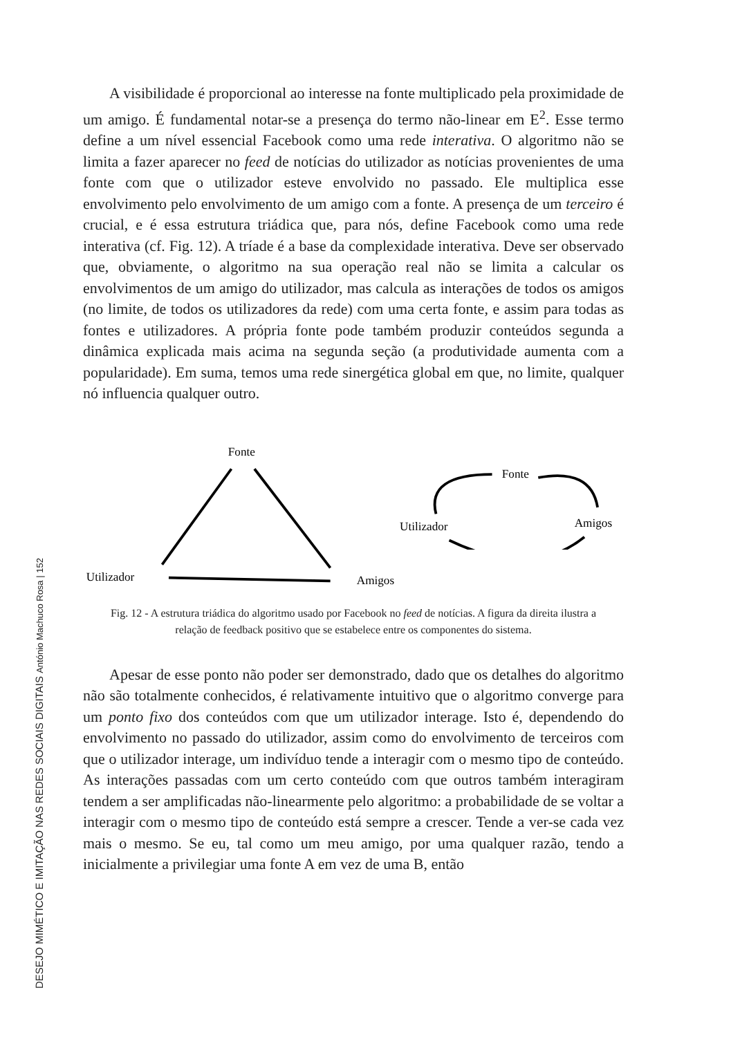DESEJO MIMÉTICO E IMITAÇÃO NAS REDES SOCIAIS DIGITAIS António Machuco Rosa | 152
A visibilidade é proporcional ao interesse na fonte multiplicado pela proximidade de um amigo. É fundamental notar-se a presença do termo não-linear em E<sup>2</sup>. Esse termo define a um nível essencial Facebook como uma rede interativa. O algoritmo não se limita a fazer aparecer no feed de notícias do utilizador as notícias provenientes de uma fonte com que o utilizador esteve envolvido no passado. Ele multiplica esse envolvimento pelo envolvimento de um amigo com a fonte. A presença de um terceiro é crucial, e é essa estrutura triádica que, para nós, define Facebook como uma rede interativa (cf. Fig. 12). A tríade é a base da complexidade interativa. Deve ser observado que, obviamente, o algoritmo na sua operação real não se limita a calcular os envolvimentos de um amigo do utilizador, mas calcula as interações de todos os amigos (no limite, de todos os utilizadores da rede) com uma certa fonte, e assim para todas as fontes e utilizadores. A própria fonte pode também produzir conteúdos segunda a dinâmica explicada mais acima na segunda seção (a produtividade aumenta com a popularidade). Em suma, temos uma rede sinergética global em que, no limite, qualquer nó influencia qualquer outro.
Fonte
Utilizador
Amigos
Fonte
Utilizador
Amigos
Fig. 12 - A estrutura triádica do algoritmo usado por Facebook no feed de notícias. A figura da direita ilustra a relação de feedback positivo que se estabelece entre os componentes do sistema.
Apesar de esse ponto não poder ser demonstrado, dado que os detalhes do algoritmo não são totalmente conhecidos, é relativamente intuitivo que o algoritmo converge para um ponto fixo dos conteúdos com que um utilizador interage. Isto é, dependendo do envolvimento no passado do utilizador, assim como do envolvimento de terceiros com que o utilizador interage, um indivíduo tende a interagir com o mesmo tipo de conteúdo. As interações passadas com um certo conteúdo com que outros também interagiram tendem a ser amplificadas não-linearmente pelo algoritmo: a probabilidade de se voltar a interagir com o mesmo tipo de conteúdo está sempre a crescer. Tende a ver-se cada vez mais o mesmo. Se eu, tal como um meu amigo, por uma qualquer razão, tendo a inicialmente a privilegiar uma fonte A em vez de uma B, então